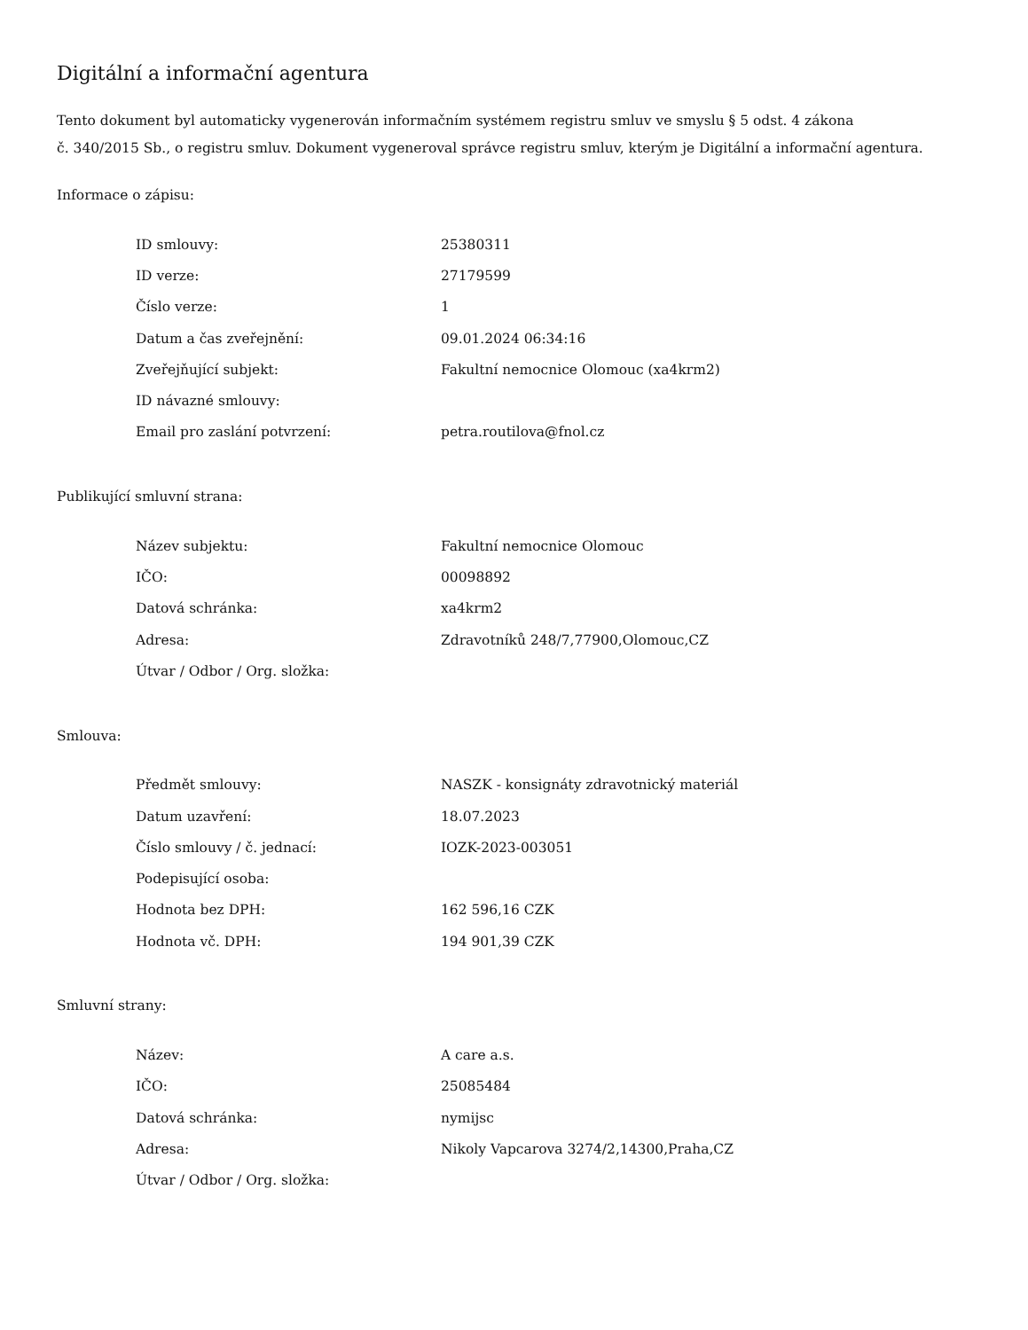Digitální a informační agentura
Tento dokument byl automaticky vygenerován informačním systémem registru smluv ve smyslu § 5 odst. 4 zákona
č. 340/2015 Sb., o registru smluv. Dokument vygeneroval správce registru smluv, kterým je Digitální a informační agentura.
Informace o zápisu:
| ID smlouvy: | 25380311 |
| ID verze: | 27179599 |
| Číslo verze: | 1 |
| Datum a čas zveřejnění: | 09.01.2024 06:34:16 |
| Zveřejňující subjekt: | Fakultní nemocnice Olomouc (xa4krm2) |
| ID návazné smlouvy: | |
| Email pro zaslání potvrzení: | petra.routilova@fnol.cz |
Publikující smluvní strana:
| Název subjektu: | Fakultní nemocnice Olomouc |
| IČO: | 00098892 |
| Datová schránka: | xa4krm2 |
| Adresa: | Zdravotníků 248/7,77900,Olomouc,CZ |
| Útvar / Odbor / Org. složka: | |
Smlouva:
| Předmět smlouvy: | NASZK - konsignáty zdravotnický materiál |
| Datum uzavření: | 18.07.2023 |
| Číslo smlouvy / č. jednací: | IOZK-2023-003051 |
| Podepisující osoba: | |
| Hodnota bez DPH: | 162 596,16 CZK |
| Hodnota vč. DPH: | 194 901,39 CZK |
Smluvní strany:
| Název: | A care a.s. |
| IČO: | 25085484 |
| Datová schránka: | nymijsc |
| Adresa: | Nikoly Vapcarova 3274/2,14300,Praha,CZ |
| Útvar / Odbor / Org. složka: | |